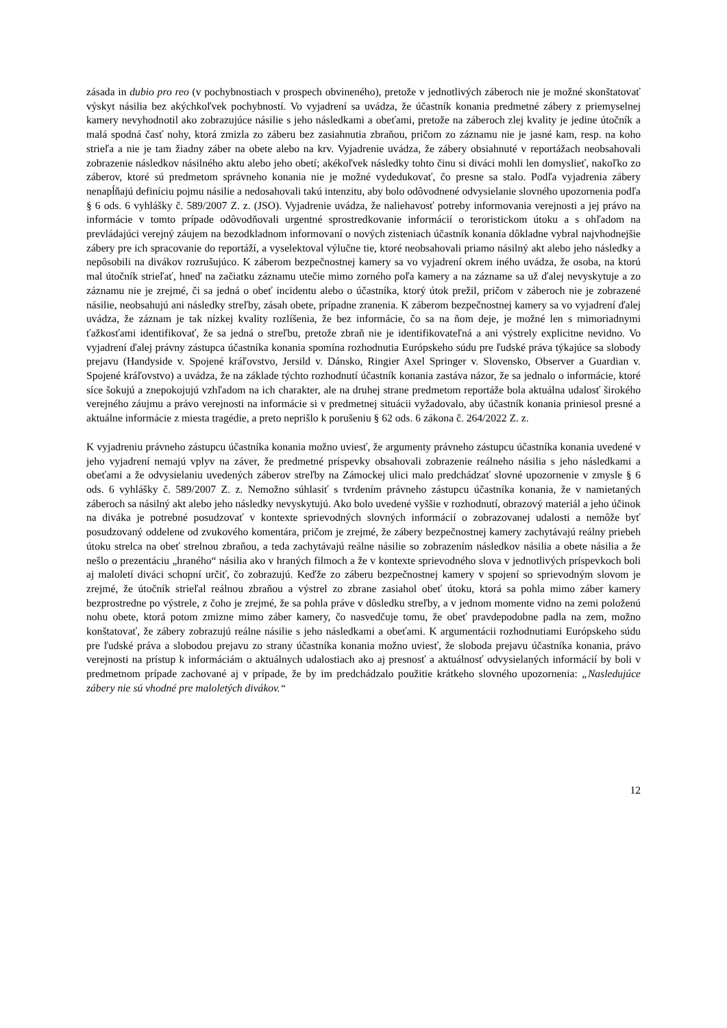zásada in dubio pro reo (v pochybnostiach v prospech obvineného), pretože v jednotlivých záberoch nie je možné skonštatovať výskyt násilia bez akýchkoľvek pochybností. Vo vyjadrení sa uvádza, že účastník konania predmetné zábery z priemyselnej kamery nevyhodnotil ako zobrazujúce násilie s jeho následkami a obeťami, pretože na záberoch zlej kvality je jedine útočník a malá spodná časť nohy, ktorá zmizla zo záberu bez zasiahnutia zbraňou, pričom zo záznamu nie je jasné kam, resp. na koho strieľa a nie je tam žiadny záber na obete alebo na krv. Vyjadrenie uvádza, že zábery obsiahnuté v reportážach neobsahovali zobrazenie následkov násilného aktu alebo jeho obetí; akékoľvek následky tohto činu si diváci mohli len domyslieť, nakoľko zo záberov, ktoré sú predmetom správneho konania nie je možné vydedukovať, čo presne sa stalo. Podľa vyjadrenia zábery nenapĺňajú definíciu pojmu násilie a nedosahovali takú intenzitu, aby bolo odôvodnené odvysielanie slovného upozornenia podľa § 6 ods. 6 vyhlášky č. 589/2007 Z. z. (JSO). Vyjadrenie uvádza, že naliehavosť potreby informovania verejnosti a jej právo na informácie v tomto prípade odôvodňovali urgentné sprostredkovanie informácií o teroristickom útoku a s ohľadom na prevládajúci verejný záujem na bezodkladnom informovaní o nových zisteniach účastník konania dôkladne vybral najvhodnejšie zábery pre ich spracovanie do reportáží, a vyselektoval výlučne tie, ktoré neobsahovali priamo násilný akt alebo jeho následky a nepôsobili na divákov rozrušujúco. K záberom bezpečnostnej kamery sa vo vyjadrení okrem iného uvádza, že osoba, na ktorú mal útočník strieľať, hneď na začiatku záznamu utečie mimo zorného poľa kamery a na zázname sa už ďalej nevyskytuje a zo záznamu nie je zrejmé, či sa jedná o obeť incidentu alebo o účastníka, ktorý útok prežil, pričom v záberoch nie je zobrazené násilie, neobsahujú ani následky streľby, zásah obete, prípadne zranenia. K záberom bezpečnostnej kamery sa vo vyjadrení ďalej uvádza, že záznam je tak nízkej kvality rozlíšenia, že bez informácie, čo sa na ňom deje, je možné len s mimoriadnymi ťažkosťami identifikovať, že sa jedná o streľbu, pretože zbraň nie je identifikovateľná a ani výstrely explicitne nevidno. Vo vyjadrení ďalej právny zástupca účastníka konania spomína rozhodnutia Európskeho súdu pre ľudské práva týkajúce sa slobody prejavu (Handyside v. Spojené kráľovstvo, Jersild v. Dánsko, Ringier Axel Springer v. Slovensko, Observer a Guardian v. Spojené kráľovstvo) a uvádza, že na základe týchto rozhodnutí účastník konania zastáva názor, že sa jednalo o informácie, ktoré síce šokujú a znepokojujú vzhľadom na ich charakter, ale na druhej strane predmetom reportáže bola aktuálna udalosť širokého verejného záujmu a právo verejnosti na informácie si v predmetnej situácii vyžadovalo, aby účastník konania priniesol presné a aktuálne informácie z miesta tragédie, a preto neprišlo k porušeniu § 62 ods. 6 zákona č. 264/2022 Z. z.
K vyjadreniu právneho zástupcu účastníka konania možno uviesť, že argumenty právneho zástupcu účastníka konania uvedené v jeho vyjadrení nemajú vplyv na záver, že predmetné príspevky obsahovali zobrazenie reálneho násilia s jeho následkami a obeťami a že odvysielaniu uvedených záberov streľby na Zámockej ulici malo predchádzať slovné upozornenie v zmysle § 6 ods. 6 vyhlášky č. 589/2007 Z. z. Nemožno súhlasiť s tvrdením právneho zástupcu účastníka konania, že v namietaných záberoch sa násilný akt alebo jeho následky nevyskytujú. Ako bolo uvedené vyššie v rozhodnutí, obrazový materiál a jeho účinok na diváka je potrebné posudzovať v kontexte sprievodných slovných informácií o zobrazovanej udalosti a nemôže byť posudzovaný oddelene od zvukového komentára, pričom je zrejmé, že zábery bezpečnostnej kamery zachytávajú reálny priebeh útoku strelca na obeť strelnou zbraňou, a teda zachytávajú reálne násilie so zobrazením následkov násilia a obete násilia a že nešlo o prezentáciu „hraného“ násilia ako v hraných filmoch a že v kontexte sprievodného slova v jednotlivých príspevkoch boli aj maloletí diváci schopní určiť, čo zobrazujú. Keďže zo záberu bezpečnostnej kamery v spojení so sprievodným slovom je zrejmé, že útočník strieľal reálnou zbraňou a výstrel zo zbrane zasiahol obeť útoku, ktorá sa pohla mimo záber kamery bezprostredne po výstrele, z čoho je zrejmé, že sa pohla práve v dôsledku streľby, a v jednom momente vidno na zemi položenú nohu obete, ktorá potom zmizne mimo záber kamery, čo nasvedčuje tomu, že obeť pravdepodobne padla na zem, možno konštatovať, že zábery zobrazujú reálne násilie s jeho následkami a obeťami. K argumentácii rozhodnutiami Európskeho súdu pre ľudské práva a slobodou prejavu zo strany účastníka konania možno uviesť, že sloboda prejavu účastníka konania, právo verejnosti na prístup k informáciám o aktuálnych udalostiach ako aj presnosť a aktuálnosť odvysielaných informácií by boli v predmetnom prípade zachované aj v prípade, že by im predchádzalo použitie krátkeho slovného upozornenia: „Nasledujúce zábery nie sú vhodné pre maloletých divákov.“
12